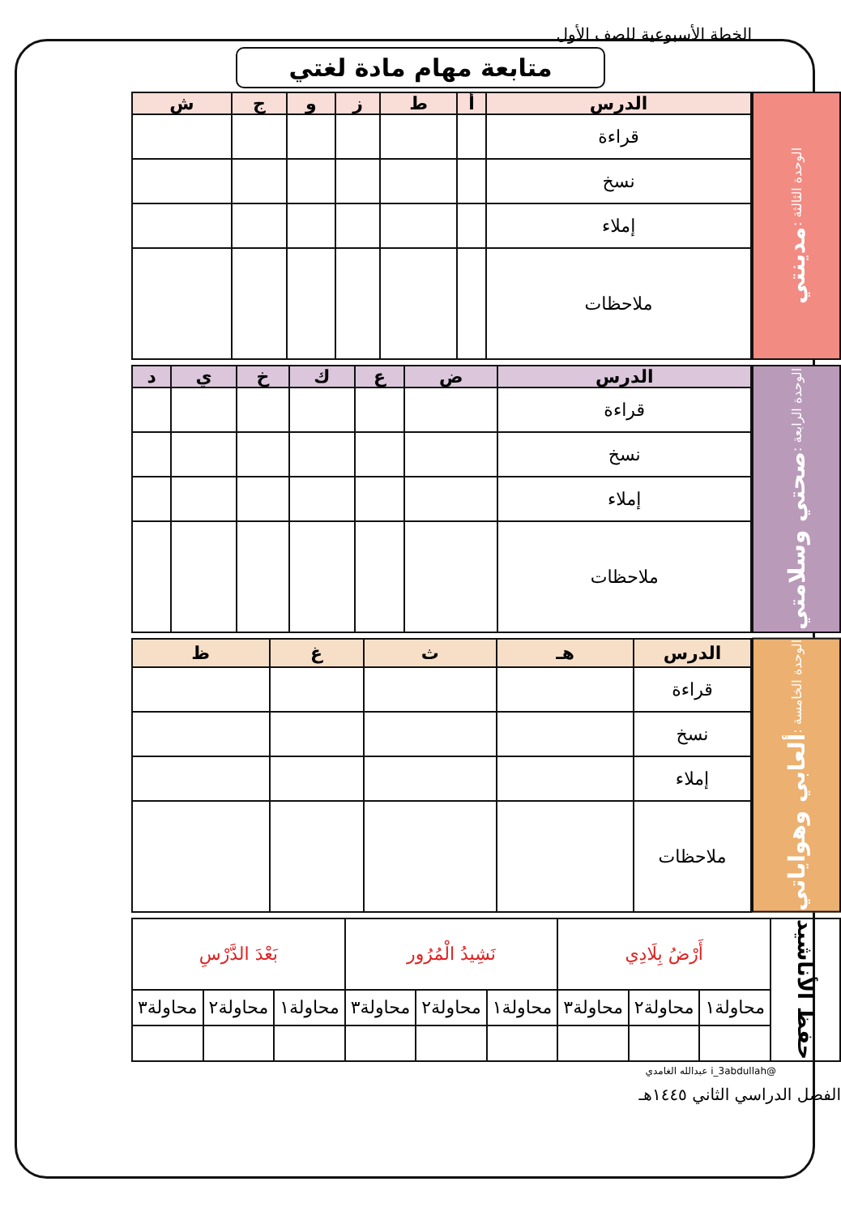الخطة الأسبوعية للصف الأول
متابعة مهام مادة لغتي
الوحدة الثالثة : مدينتي
| الدرس | أ | ط | ز | و | ج | ش |
| --- | --- | --- | --- | --- | --- | --- |
| قراءة | | | | | | |
| نسخ | | | | | | |
| إملاء | | | | | | |
| ملاحظات | | | | | | |
الوحدة الرابعة : صحتي وسلامتي
| الدرس | ض | ع | ك | خ | ي | د |
| --- | --- | --- | --- | --- | --- | --- |
| قراءة | | | | | | |
| نسخ | | | | | | |
| إملاء | | | | | | |
| ملاحظات | | | | | | |
الوحدة الخامسة : ألعابي وهواياتي
| الدرس | هـ | ث | غ | ظ |
| --- | --- | --- | --- | --- |
| قراءة | | | | |
| نسخ | | | | |
| إملاء | | | | |
| ملاحظات | | | | |
| حفظ الأناشيد | أَرْضُ بِلَادِي | | | نَشِيدُ الْمُرُور | | | بَعْدَ الدَّرْسِ | | |
| | محاولة١ | محاولة٢ | محاولة٣ | محاولة١ | محاولة٢ | محاولة٣ | محاولة١ | محاولة٢ | محاولة٣ |
@i_3abdullah عبدالله الغامدي
الفصل الدراسي الثاني ١٤٤٥هـ